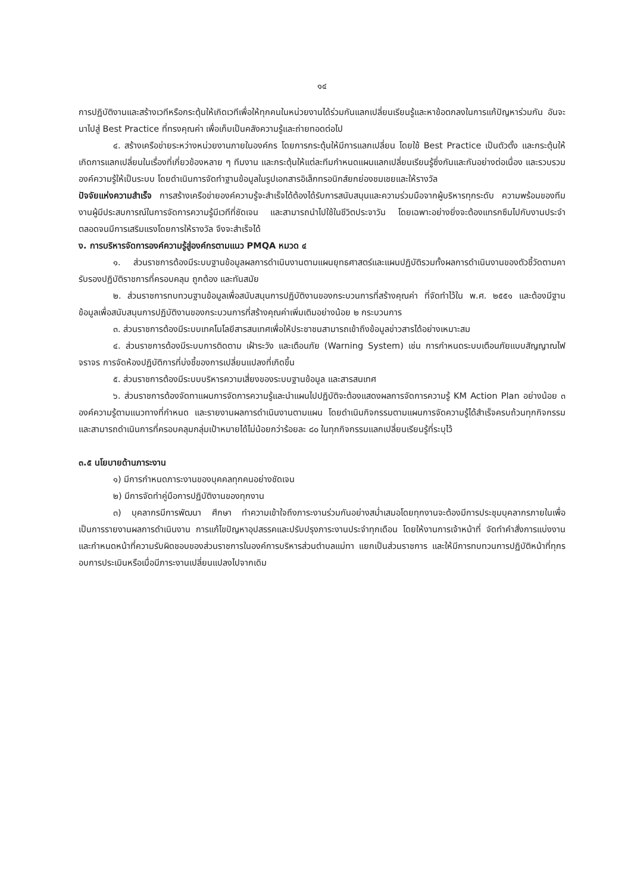๑๔
การปฏิบัติงานและสร้างเวทีหรือกระตุ้นให้เกิดเวทีเพื่อให้ทุกคนในหน่วยงานได้ร่วมกันแลกเปลี่ยนเรียนรู้และหาข้อตกลงในการแก้ปัญหาร่วมกัน อันจะนาไปสู่ Best Practice ที่ทรงคุณค่า เพื่อเก็บเป็นคลังความรู้และถ่ายทอดต่อไป
๔. สร้างเครือข่ายระหว่างหน่วยงานภายในองค์กร โดยการกระตุ้นให้มีการแลกเปลี่ยน โดยใช้ Best Practice เป็นตัวตั้ง และกระตุ้นให้เกิดการแลกเปลี่ยนในเรื่องที่เกี่ยวข้องหลาย ๆ ทีมงาน และกระตุ้นให้แต่ละทีมกำหนดแผนแลกเปลี่ยนเรียนรู้ซึ่งกันและกันอย่างต่อเนื่อง และรวบรวมองค์ความรู้ให้เป็นระบบ โดยดำเนินการจัดทำฐานข้อมูลในรูปเอกสารอิเล็กทรอนิกส์ยกย่องชมเชยและให้รางวัล
ปัจจัยแห่งความสำเร็จ การสร้างเครือข่ายองค์ความรู้จะสำเร็จได้ต้องได้รับการสนับสนุนและความร่วมมือจากผู้บริหารทุกระดับ ความพร้อมของทีมงานผู้มีประสบการณ์ในการจัดการความรู้มีเวทีที่ชัดเจน และสามารถนำไปใช้ในชีวิตประจาวัน โดยเฉพาะอย่างยิ่งจะต้องแทรกซึมไปกับงานประจำ ตลอดจนมีการเสริมแรงโดยการให้รางวัล จึงจะสำเร็จได้
ง. การบริหารจัดการองค์ความรู้สู่องค์กรตามแนว PMQA หมวด ๔
๑. ส่วนราชการต้องมีระบบฐานข้อมูลผลการดำเนินงานตามแผนยุทธศาสตร์และแผนปฏิบัติรวมทั้งผลการดำเนินงานของตัวชี้วัดตามคารับรองปฏิบัติราชการที่ครอบคลุม ถูกต้อง และทันสมัย
๒. ส่วนราชการทบทวนฐานข้อมูลเพื่อสนับสนุนการปฏิบัติงานของกระบวนการที่สร้างคุณค่า ที่จัดทำไว้ใน พ.ศ. ๒๕๕๑ และต้องมีฐานข้อมูลเพื่อสนับสนุนการปฏิบัติงานของกระบวนการที่สร้างคุณค่าเพิ่มเติมอย่างน้อย ๒ กระบวนการ
๓. ส่วนราชการต้องมีระบบเทคโนโลยีสารสนเทศเพื่อให้ประชาชนสามารถเข้าถึงข้อมูลข่าวสารได้อย่างเหมาะสม
๔. ส่วนราชการต้องมีระบบการติดตาม เฝ้าระวัง และเตือนภัย (Warning System) เช่น การกำหนดระบบเตือนภัยแบบสัญญาณไฟจราจร การจัดห้องปฏิบัติการที่บ่งชี้ของการเปลี่ยนแปลงที่เกิดขึ้น
๕. ส่วนราชการต้องมีระบบบริหารความเสี่ยงของระบบฐานข้อมูล และสารสนเทศ
๖. ส่วนราชการต้องจัดทาแผนการจัดการความรู้และนำแผนไปปฏิบัติจะต้องแสดงผลการจัดการความรู้ KM Action Plan อย่างน้อย ๓ องค์ความรู้ตามแนวทางที่กำหนด และรายงานผลการดำเนินงานตามแผน โดยดำเนินกิจกรรมตามแผนการจัดความรู้ได้สำเร็จครบถ้วนทุกกิจกรรม และสามารถดำเนินการที่ครอบคลุมกลุ่มเป้าหมายได้ไม่น้อยกว่าร้อยละ ๘๐ ในทุกกิจกรรมแลกเปลี่ยนเรียนรู้ที่ระบุไว้
๓.๕ นโยบายด้านภาระงาน
๑) มีการกำหนดภาระงานของบุคคลทุกคนอย่างชัดเจน
๒) มีการจัดทำคู่มือการปฏิบัติงานของทุกงาน
๓) บุคลากรมีการพัฒนา ศึกษา ทำความเข้าใจถึงภาระงานร่วมกันอย่างสม่ำเสมอโดยทุกงานจะต้องมีการประชุมบุคลากรภายในเพื่อเป็นการรายงานผลการดำเนินงาน การแก้ไขปัญหาอุปสรรคและปรับปรุงภาระงานประจำทุกเดือน โดยให้งานการเจ้าหน้าที่ จัดทำคำสั่งการแบ่งงานและกำหนดหน้าที่ความรับผิดชอบของส่วนราชการในองค์การบริหารส่วนตำบลแม่ทา แยกเป็นส่วนราชการ และให้มีการทบทวนการปฏิบัติหน้าที่ทุกรอบการประเมินหรือเมื่อมีภาระงานเปลี่ยนแปลงไปจากเดิม